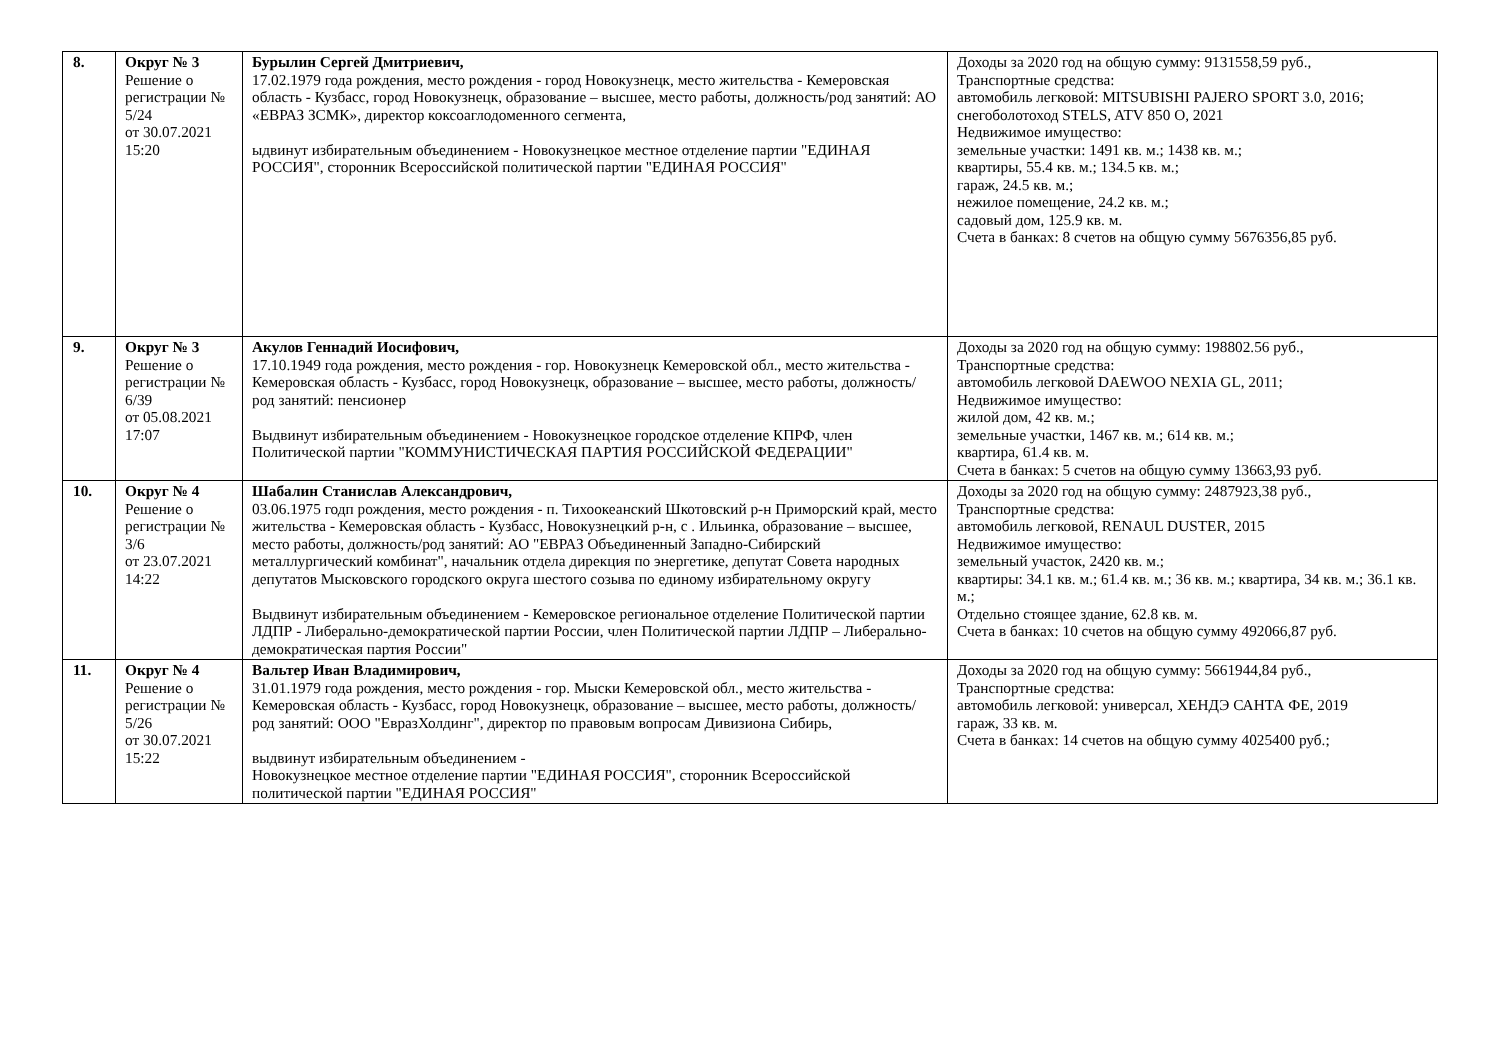| 8. | Округ № 3 Решение о регистрации № 5/24 от 30.07.2021 15:20 | Бурылин Сергей Дмитриевич, 17.02.1979 года рождения, место рождения - город Новокузнецк, место жительства - Кемеровская область - Кузбасс, город Новокузнецк, образование – высшее, место работы, должность/род занятий: АО «ЕВРАЗ ЗСМК», директор коксоаглодоменного сегмента, ыдвинут избирательным объединением - Новокузнецкое местное отделение партии "ЕДИНАЯ РОССИЯ", сторонник Всероссийской политической партии "ЕДИНАЯ РОССИЯ" | Доходы за 2020 год на общую сумму: 9131558,59 руб., Транспортные средства: автомобиль легковой: MITSUBISHI PAJERO SPORT 3.0, 2016; снегоболотоход STELS, ATV 850 O, 2021 Недвижимое имущество: земельные участки: 1491 кв. м.; 1438 кв. м.; квартиры, 55.4 кв. м.; 134.5 кв. м.; гараж, 24.5 кв. м.; нежилое помещение, 24.2 кв. м.; садовый дом, 125.9 кв. м. Счета в банках: 8 счетов на общую сумму 5676356,85 руб. |
| 9. | Округ № 3 Решение о регистрации № 6/39 от 05.08.2021 17:07 | Акулов Геннадий Иосифович, 17.10.1949 года рождения, место рождения - гор. Новокузнецк Кемеровской обл., место жительства - Кемеровская область - Кузбасс, город Новокузнецк, образование – высшее, место работы, должность/род занятий: пенсионер Выдвинут избирательным объединением - Новокузнецкое городское отделение КПРФ, член Политической партии "КОММУНИСТИЧЕСКАЯ ПАРТИЯ РОССИЙСКОЙ ФЕДЕРАЦИИ" | Доходы за 2020 год на общую сумму: 198802.56 руб., Транспортные средства: автомобиль легковой DAEWOO NEXIA GL, 2011; Недвижимое имущество: жилой дом, 42 кв. м.; земельные участки, 1467 кв. м.; 614 кв. м.; квартира, 61.4 кв. м. Счета в банках: 5 счетов на общую сумму 13663,93 руб. |
| 10. | Округ № 4 Решение о регистрации № 3/6 от 23.07.2021 14:22 | Шабалин Станислав Александрович, 03.06.1975 годп рождения, место рождения - п. Тихоокеанский Шкотовский р-н Приморский край, место жительства - Кемеровская область - Кузбасс, Новокузнецкий р-н, с . Ильинка, образование – высшее, место работы, должность/род занятий: АО "ЕВРАЗ Объединенный Западно-Сибирский металлургический комбинат", начальник отдела дирекция по энергетике, депутат Совета народных депутатов Мысковского городского округа шестого созыва по единому избирательному округу Выдвинут избирательным объединением - Кемеровское региональное отделение Политической партии ЛДПР - Либерально-демократической партии России, член Политической партии ЛДПР – Либерально-демократическая партия России" | Доходы за 2020 год на общую сумму: 2487923,38 руб., Транспортные средства: автомобиль легковой, RENAUL DUSTER, 2015 Недвижимое имущество: земельный участок, 2420 кв. м.; квартиры: 34.1 кв. м.; 61.4 кв. м.; 36 кв. м.; квартира, 34 кв. м.; 36.1 кв. м.; Отдельно стоящее здание, 62.8 кв. м. Счета в банках: 10 счетов на общую сумму 492066,87 руб. |
| 11. | Округ № 4 Решение о регистрации № 5/26 от 30.07.2021 15:22 | Вальтер Иван Владимирович, 31.01.1979 года рождения, место рождения - гор. Мыски Кемеровской обл., место жительства - Кемеровская область - Кузбасс, город Новокузнецк, образование – высшее, место работы, должность/род занятий: ООО "ЕвразХолдинг", директор по правовым вопросам Дивизиона Сибирь, выдвинут избирательным объединением - Новокузнецкое местное отделение партии "ЕДИНАЯ РОССИЯ", сторонник Всероссийской политической партии "ЕДИНАЯ РОССИЯ" | Доходы за 2020 год на общую сумму: 5661944,84 руб., Транспортные средства: автомобиль легковой: универсал, ХЕНДЭ САНТА ФЕ, 2019 гараж, 33 кв. м. Счета в банках: 14 счетов на общую сумму 4025400 руб.; |